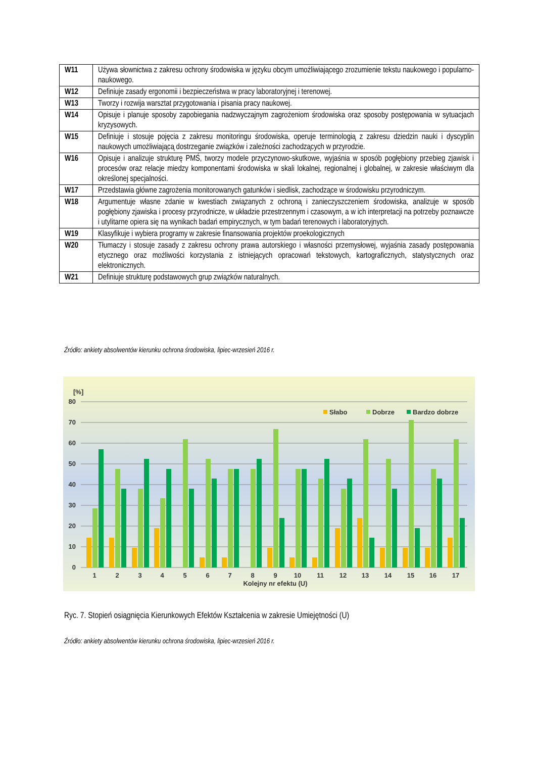| W11 | Używa słownictwa z zakresu ochrony środowiska w języku obcym umożliwiającego zrozumienie tekstu naukowego i popularno-naukowego. |
| W12 | Definiuje zasady ergonomii i bezpieczeństwa w pracy laboratoryjnej i terenowej. |
| W13 | Tworzy i rozwija warsztat przygotowania i pisania pracy naukowej. |
| W14 | Opisuje i planuje sposoby zapobiegania nadzwyczajnym zagrożeniom środowiska oraz sposoby postępowania w sytuacjach kryzysowych. |
| W15 | Definiuje i stosuje pojęcia z zakresu monitoringu środowiska, operuje terminologią z zakresu dziedzin nauki i dyscyplin naukowych umożliwiającą dostrzeganie związków i zależności zachodzących w przyrodzie. |
| W16 | Opisuje i analizuje strukturę PMŚ, tworzy modele przyczynowo-skutkowe, wyjaśnia w sposób pogłębiony przebieg zjawisk i procesów oraz relacje miedzy komponentami środowiska w skali lokalnej, regionalnej i globalnej, w zakresie właściwym dla określonej specjalności. |
| W17 | Przedstawia główne zagrożenia monitorowanych gatunków i siedlisk, zachodzące w środowisku przyrodniczym. |
| W18 | Argumentuje własne zdanie w kwestiach związanych z ochroną i zanieczyszczeniem środowiska, analizuje w sposób pogłębiony zjawiska i procesy przyrodnicze, w układzie przestrzennym i czasowym, a w ich interpretacji na potrzeby poznawcze i utylitarne opiera się na wynikach badań empirycznych, w tym badań terenowych i laboratoryjnych. |
| W19 | Klasyfikuje i wybiera programy w zakresie finansowania projektów proekologicznych |
| W20 | Tłumaczy i stosuje zasady z zakresu ochrony prawa autorskiego i własności przemysłowej, wyjaśnia zasady postępowania etycznego oraz możliwości korzystania z istniejących opracowań tekstowych, kartograficznych, statystycznych oraz elektronicznych. |
| W21 | Definiuje strukturę podstawowych grup związków naturalnych. |
Źródło: ankiety absolwentów kierunku ochrona środowiska, lipiec-wrzesień 2016 r.
[%]
80
70
60
50
40
30
20
10
0
Słabo
Dobrze
Bardzo dobrze
1
2
3
4
5
6
7
8
9
10
11
12
13
14
15
16
17
Kolejny nr efektu (U)
Ryc. 7. Stopień osiągnięcia Kierunkowych Efektów Kształcenia w zakresie Umiejętności (U)
Źródło: ankiety absolwentów kierunku ochrona środowiska, lipiec-wrzesień 2016 r.